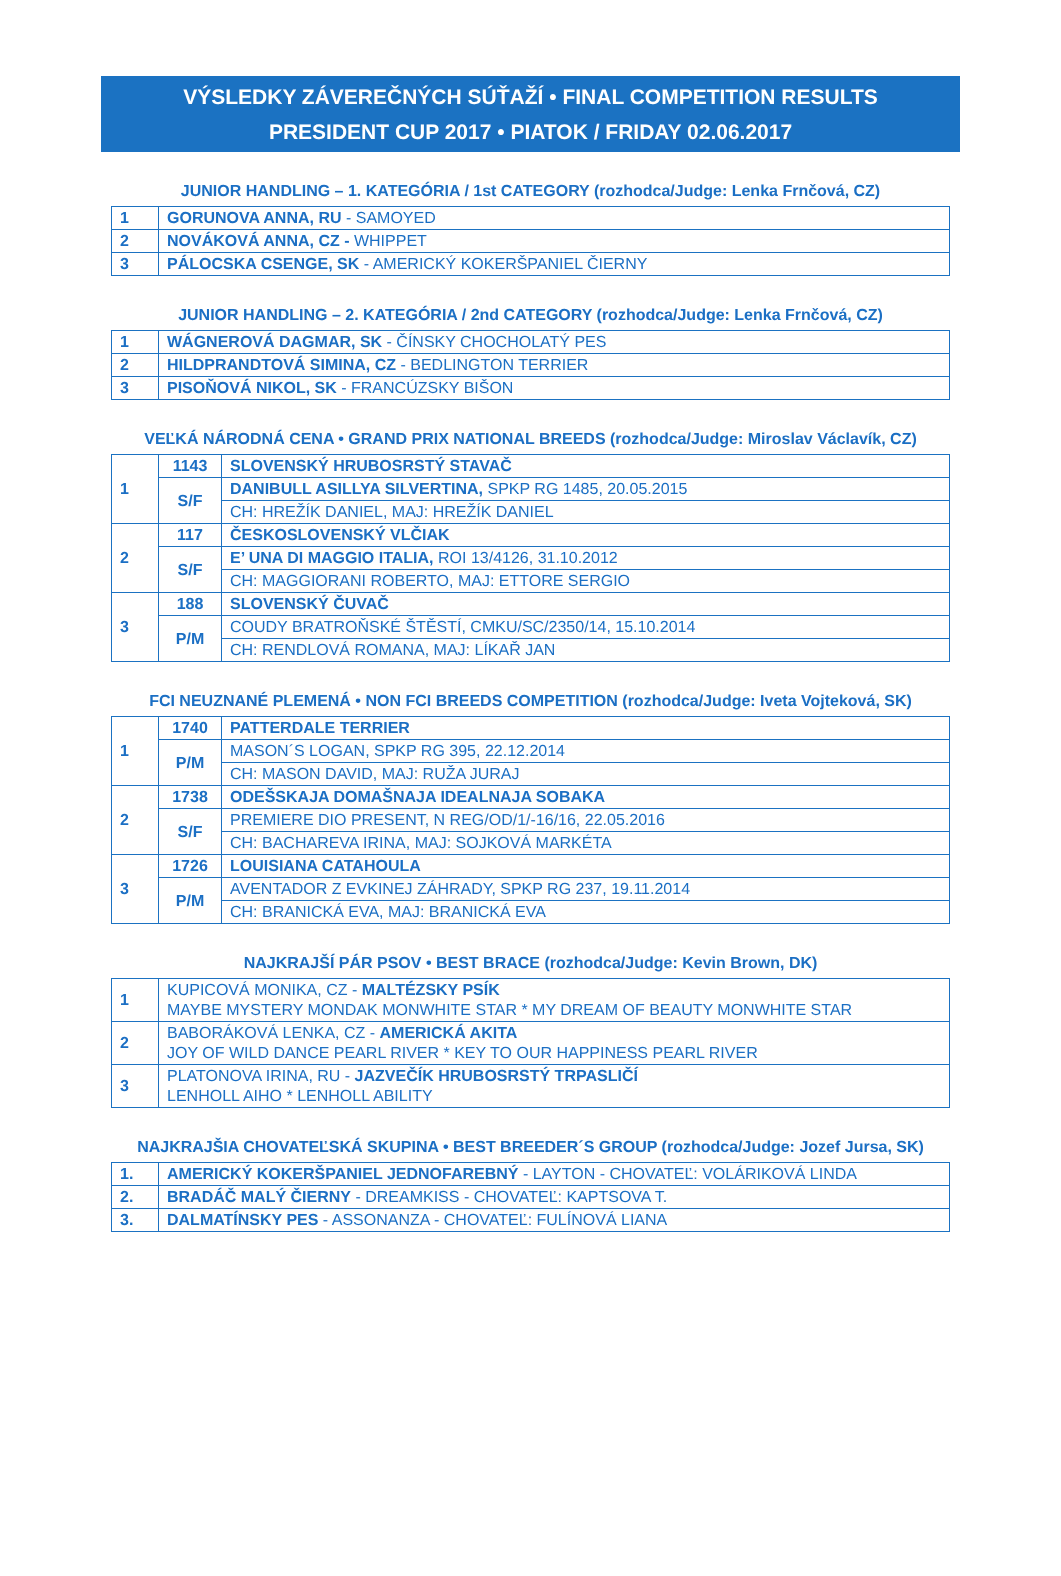VÝSLEDKY ZÁVEREČNÝCH SÚŤAŽÍ • FINAL COMPETITION RESULTS
PRESIDENT CUP 2017 • PIATOK / FRIDAY 02.06.2017
JUNIOR HANDLING – 1. KATEGÓRIA / 1st CATEGORY (rozhodca/Judge: Lenka Frnčová, CZ)
| 1 | GORUNOVA ANNA, RU - SAMOYED |
| 2 | NOVÁKOVÁ ANNA, CZ - WHIPPET |
| 3 | PÁLOCSKA CSENGE, SK - AMERICKÝ KOKERŠPANIEL ČIERNY |
JUNIOR HANDLING – 2. KATEGÓRIA / 2nd CATEGORY (rozhodca/Judge: Lenka Frnčová, CZ)
| 1 | WÁGNEROVÁ DAGMAR, SK - ČÍNSKY CHOCHOLATÝ PES |
| 2 | HILDPRANDTOVÁ SIMINA, CZ - BEDLINGTON TERRIER |
| 3 | PISOŇOVÁ NIKOL, SK - FRANCÚZSKY BIŠON |
VEĽKÁ NÁRODNÁ CENA • GRAND PRIX NATIONAL BREEDS (rozhodca/Judge: Miroslav Václavík, CZ)
| 1 | 1143 | SLOVENSKÝ HRUBOSRSTÝ STAVAČ |
| | S/F | DANIBULL ASILLYA SILVERTINA, SPKP RG 1485, 20.05.2015 |
| | | CH: HREŽÍK DANIEL, MAJ: HREŽÍK DANIEL |
| 2 | 117 | ČESKOSLOVENSKÝ VLČIAK |
| | S/F | E’ UNA DI MAGGIO ITALIA, ROI 13/4126, 31.10.2012 |
| | | CH: MAGGIORANI ROBERTO, MAJ: ETTORE SERGIO |
| 3 | 188 | SLOVENSKÝ ČUVAČ |
| | P/M | COUDY BRATROŇSKÉ ŠTĚSTÍ, CMKU/SC/2350/14, 15.10.2014 |
| | | CH: RENDLOVÁ ROMANA, MAJ: LÍKAŘ JAN |
FCI NEUZNANÉ PLEMENÁ • NON FCI BREEDS COMPETITION (rozhodca/Judge: Iveta Vojteková, SK)
| 1 | 1740 | PATTERDALE TERRIER |
| | P/M | MASON´S LOGAN, SPKP RG 395, 22.12.2014 |
| | | CH: MASON DAVID, MAJ: RUŽA JURAJ |
| 2 | 1738 | ODEŠSKAJA DOMAŠNAJA IDEALNAJA SOBAKA |
| | S/F | PREMIERE DIO PRESENT, N REG/OD/1/-16/16, 22.05.2016 |
| | | CH: BACHAREVA IRINA, MAJ: SOJKOVÁ MARKÉTA |
| 3 | 1726 | LOUISIANA CATAHOULA |
| | P/M | AVENTADOR Z EVKINEJ ZÁHRADY, SPKP RG 237, 19.11.2014 |
| | | CH: BRANICKÁ EVA, MAJ: BRANICKÁ EVA |
NAJKRAJŠÍ PÁR PSOV • BEST BRACE (rozhodca/Judge: Kevin Brown, DK)
| 1 | KUPICOVÁ MONIKA, CZ - MALTÉZSKY PSÍK MAYBE MYSTERY MONDAK MONWHITE STAR * MY DREAM OF BEAUTY MONWHITE STAR |
| 2 | BABORÁKOVÁ LENKA, CZ - AMERICKÁ AKITA JOY OF WILD DANCE PEARL RIVER * KEY TO OUR HAPPINESS PEARL RIVER |
| 3 | PLATONOVA IRINA, RU - JAZVEČÍK HRUBOSRSTÝ TRPASLIČÍ LENHOLL AIHO * LENHOLL ABILITY |
NAJKRAJŠIA CHOVATEĽSKÁ SKUPINA • BEST BREEDER´S GROUP (rozhodca/Judge: Jozef Jursa, SK)
| 1. | AMERICKÝ KOKERŠPANIEL JEDNOFAREBNÝ - LAYTON - CHOVATEĽ: VOLÁRIKOVÁ LINDA |
| 2. | BRADÁČ MALÝ ČIERNY - DREAMKISS - CHOVATEĽ: KAPTSOVA T. |
| 3. | DALMATÍNSKY PES - ASSONANZA - CHOVATEĽ: FULÍNOVÁ LIANA |